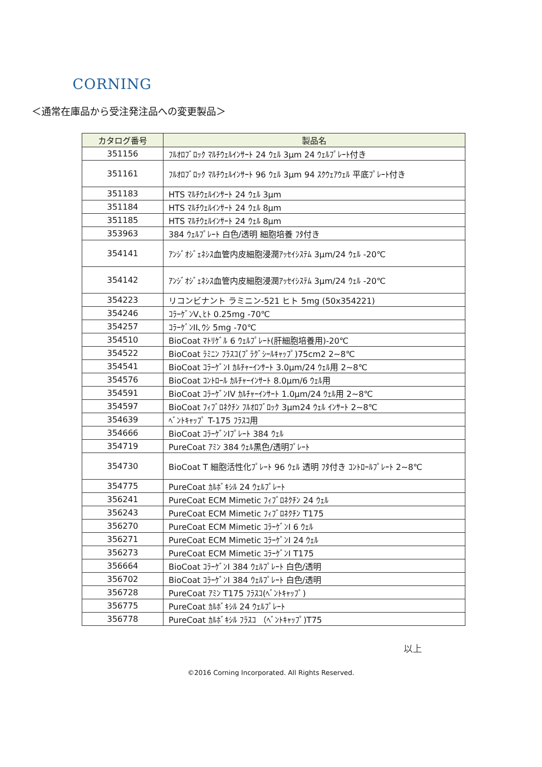CORNING
＜通常在庫品から受注発注品への変更製品＞
| カタログ番号 | 製品名 |
| --- | --- |
| 351156 | ﾌﾙｵﾛﾌﾞﾛｯｸ ﾏﾙﾁｳｪﾙｲﾝｻｰﾄ 24 ｳｪﾙ 3µm 24 ｳｪﾙﾌﾟﾚｰﾄ付き |
| 351161 | ﾌﾙｵﾛﾌﾞﾛｯｸ ﾏﾙﾁｳｪﾙｲﾝｻｰﾄ 96 ｳｪﾙ 3µm 94 ｽｸｳｪｱｳｪﾙ 平底ﾌﾟﾚｰﾄ付き |
| 351183 | HTS ﾏﾙﾁｳｪﾙｲﾝｻｰﾄ 24 ｳｪﾙ 3µm |
| 351184 | HTS ﾏﾙﾁｳｪﾙｲﾝｻｰﾄ 24 ｳｪﾙ 8µm |
| 351185 | HTS ﾏﾙﾁｳｪﾙｲﾝｻｰﾄ 24 ｳｪﾙ 8µm |
| 353963 | 384 ｳｪﾙﾌﾟﾚｰﾄ 白色/透明 細胞培養 ﾌﾀ付き |
| 354141 | ｱﾝｼﾞｵｼﾞｪﾈｼｽ血管内皮細胞浸潤ｱｯｾｲｼｽﾃﾑ 3µm/24 ｳｪﾙ -20℃ |
| 354142 | ｱﾝｼﾞｵｼﾞｪﾈｼｽ血管内皮細胞浸潤ｱｯｾｲｼｽﾃﾑ 3µm/24 ｳｪﾙ -20℃ |
| 354223 | リコンビナント ラミニン-521 ヒト 5mg (50x354221) |
| 354246 | ｺﾗｰｹﾞﾝV､ﾋﾄ 0.25mg -70℃ |
| 354257 | ｺﾗｰｹﾞﾝII､ｳｼ 5mg -70℃ |
| 354510 | BioCoat ﾏﾄﾘｹﾞﾙ 6 ｳｪﾙﾌﾟﾚｰﾄ(肝細胞培養用)-20℃ |
| 354522 | BioCoat ﾗﾐﾆﾝ ﾌﾗｽｺ(ﾌﾟﾗｸﾞｼｰﾙｷｬｯﾌﾟ)75cm2 2~8℃ |
| 354541 | BioCoat ｺﾗｰｹﾞﾝI ｶﾙﾁｬｰｲﾝｻｰﾄ 3.0µm/24 ｳｪﾙ用 2~8℃ |
| 354576 | BioCoat ｺﾝﾄﾛｰﾙ ｶﾙﾁｬｰｲﾝｻｰﾄ 8.0µm/6 ｳｪﾙ用 |
| 354591 | BioCoat ｺﾗｰｹﾞﾝIV ｶﾙﾁｬｰｲﾝｻｰﾄ 1.0µm/24 ｳｪﾙ用 2~8℃ |
| 354597 | BioCoat ﾌｨﾌﾞﾛﾈｸﾁﾝ ﾌﾙｵﾛﾌﾞﾛｯｸ 3µm24 ｳｪﾙ ｲﾝｻｰﾄ 2~8℃ |
| 354639 | ﾍﾞﾝﾄｷｬｯﾌﾟ T-175 ﾌﾗｽｺ用 |
| 354666 | BioCoat ｺﾗｰｹﾞﾝⅠﾌﾟﾚｰﾄ 384 ｳｪﾙ |
| 354719 | PureCoat ｱﾐﾝ 384 ｳｪﾙ黒色/透明ﾌﾟﾚｰﾄ |
| 354730 | BioCoat T 細胞活性化ﾌﾟﾚｰﾄ 96 ｳｪﾙ 透明 ﾌﾀ付き ｺﾝﾄﾛｰﾙﾌﾟﾚｰﾄ 2~8℃ |
| 354775 | PureCoat ｶﾙﾎﾞｷｼﾙ 24 ｳｪﾙﾌﾟﾚｰﾄ |
| 356241 | PureCoat ECM Mimetic ﾌｨﾌﾞﾛﾈｸﾁﾝ 24 ｳｪﾙ |
| 356243 | PureCoat ECM Mimetic ﾌｨﾌﾞﾛﾈｸﾁﾝ T175 |
| 356270 | PureCoat ECM Mimetic ｺﾗｰｹﾞﾝI 6 ｳｪﾙ |
| 356271 | PureCoat ECM Mimetic ｺﾗｰｹﾞﾝI 24 ｳｪﾙ |
| 356273 | PureCoat ECM Mimetic ｺﾗｰｹﾞﾝI T175 |
| 356664 | BioCoat ｺﾗｰｹﾞﾝⅠ 384 ｳｪﾙﾌﾟﾚｰﾄ 白色/透明 |
| 356702 | BioCoat ｺﾗｰｹﾞﾝⅠ 384 ｳｪﾙﾌﾟﾚｰﾄ 白色/透明 |
| 356728 | PureCoat ｱﾐﾝ T175 ﾌﾗｽｺ(ﾍﾞﾝﾄｷｬｯﾌﾟ) |
| 356775 | PureCoat ｶﾙﾎﾞｷｼﾙ 24 ｳｪﾙﾌﾟﾚｰﾄ |
| 356778 | PureCoat ｶﾙﾎﾞｷｼﾙ ﾌﾗｽｺ （ﾍﾞﾝﾄｷｬｯﾌﾟ)T75 |
以上
©2016 Corning Incorporated. All Rights Reserved.